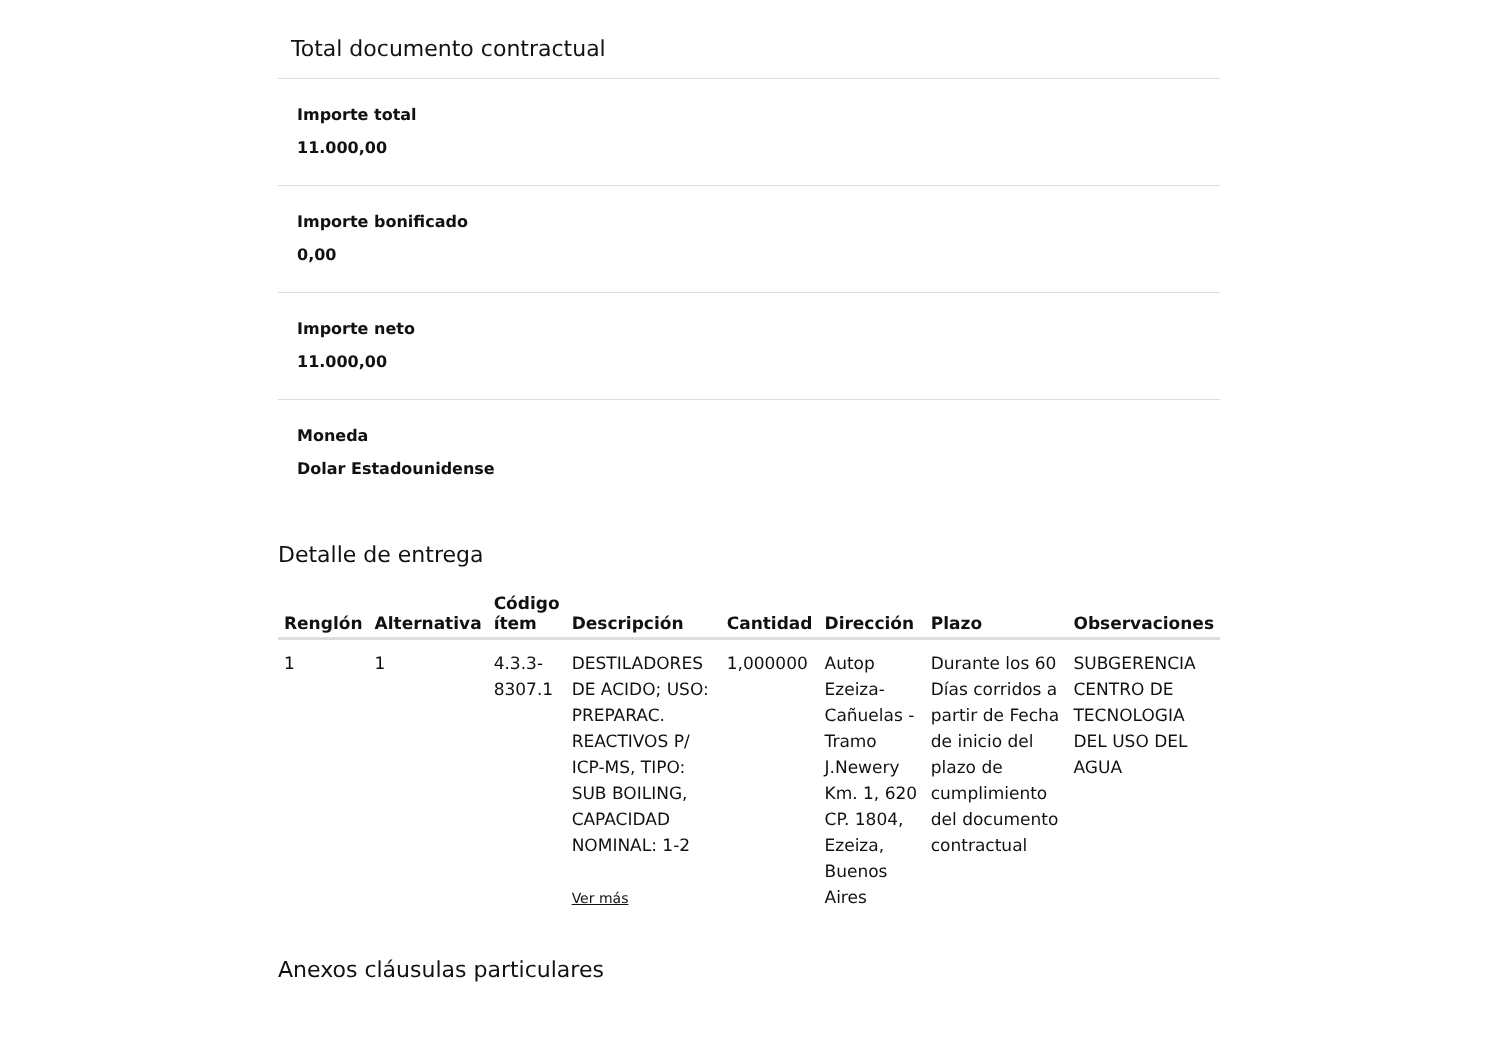Total documento contractual
Importe total
11.000,00
Importe bonificado
0,00
Importe neto
11.000,00
Moneda
Dolar Estadounidense
Detalle de entrega
| Renglón | Alternativa | Código ítem | Descripción | Cantidad | Dirección | Plazo | Observaciones |
| --- | --- | --- | --- | --- | --- | --- | --- |
| 1 | 1 | 4.3.3- 8307.1 | DESTILADORES DE ACIDO; USO: PREPARAC. REACTIVOS P/ ICP-MS, TIPO: SUB BOILING, CAPACIDAD NOMINAL: 1-2 Ver más | 1,000000 | Autop Ezeiza-Cañuelas - Tramo J.Newery Km. 1, 620 CP. 1804, Ezeiza, Buenos Aires | Durante los 60 Días corridos a partir de Fecha de inicio del plazo de cumplimiento del documento contractual | SUBGERENCIA CENTRO DE TECNOLOGIA DEL USO DEL AGUA |
Anexos cláusulas particulares